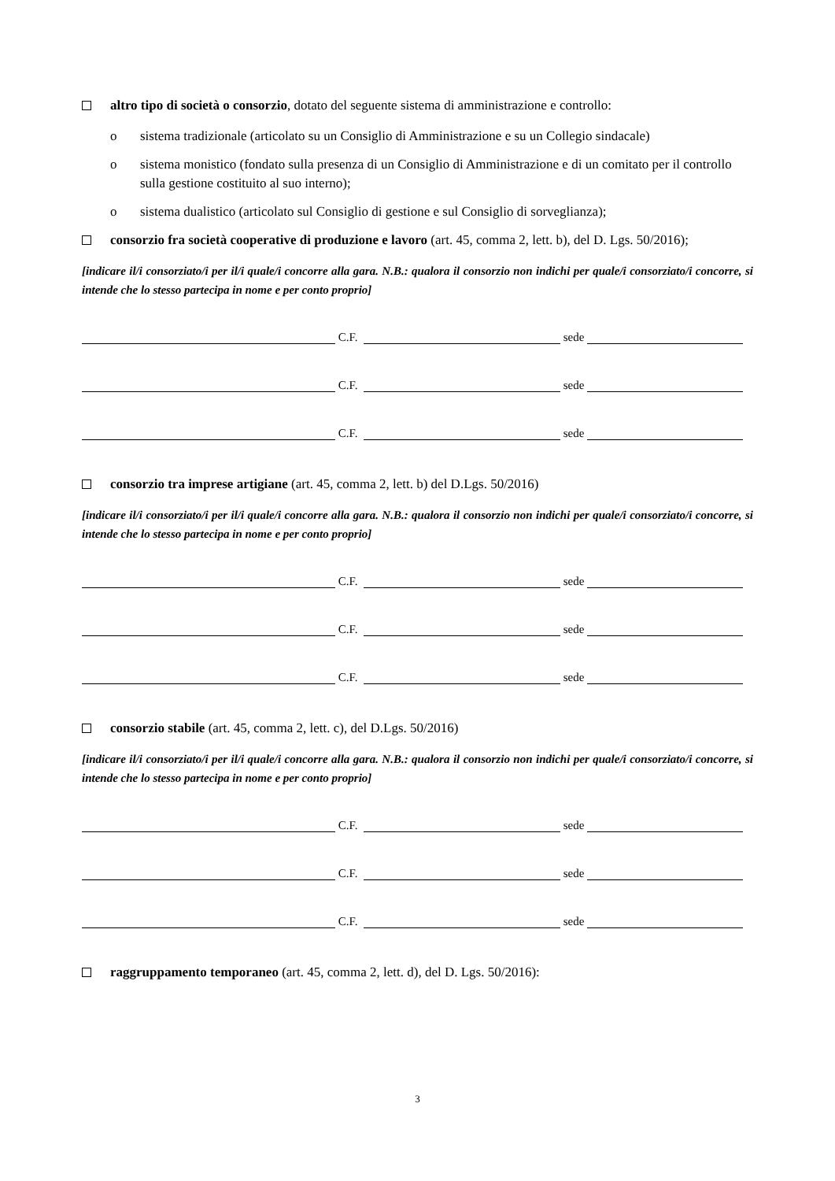altro tipo di società o consorzio, dotato del seguente sistema di amministrazione e controllo:
o sistema tradizionale (articolato su un Consiglio di Amministrazione e su un Collegio sindacale)
o sistema monistico (fondato sulla presenza di un Consiglio di Amministrazione e di un comitato per il controllo sulla gestione costituito al suo interno);
o sistema dualistico (articolato sul Consiglio di gestione e sul Consiglio di sorveglianza);
consorzio fra società cooperative di produzione e lavoro (art. 45, comma 2, lett. b), del D. Lgs. 50/2016);
[indicare il/i consorziato/i per il/i quale/i concorre alla gara. N.B.: qualora il consorzio non indichi per quale/i consorziato/i concorre, si intende che lo stesso partecipa in nome e per conto proprio]
C.F.
sede
C.F.
sede
C.F.
sede
consorzio tra imprese artigiane (art. 45, comma 2, lett. b) del D.Lgs. 50/2016)
[indicare il/i consorziato/i per il/i quale/i concorre alla gara. N.B.: qualora il consorzio non indichi per quale/i consorziato/i concorre, si intende che lo stesso partecipa in nome e per conto proprio]
C.F.
sede
C.F.
sede
C.F.
sede
consorzio stabile (art. 45, comma 2, lett. c), del D.Lgs. 50/2016)
[indicare il/i consorziato/i per il/i quale/i concorre alla gara. N.B.: qualora il consorzio non indichi per quale/i consorziato/i concorre, si intende che lo stesso partecipa in nome e per conto proprio]
C.F.
sede
C.F.
sede
C.F.
sede
raggruppamento temporaneo (art. 45, comma 2, lett. d), del D. Lgs. 50/2016):
3